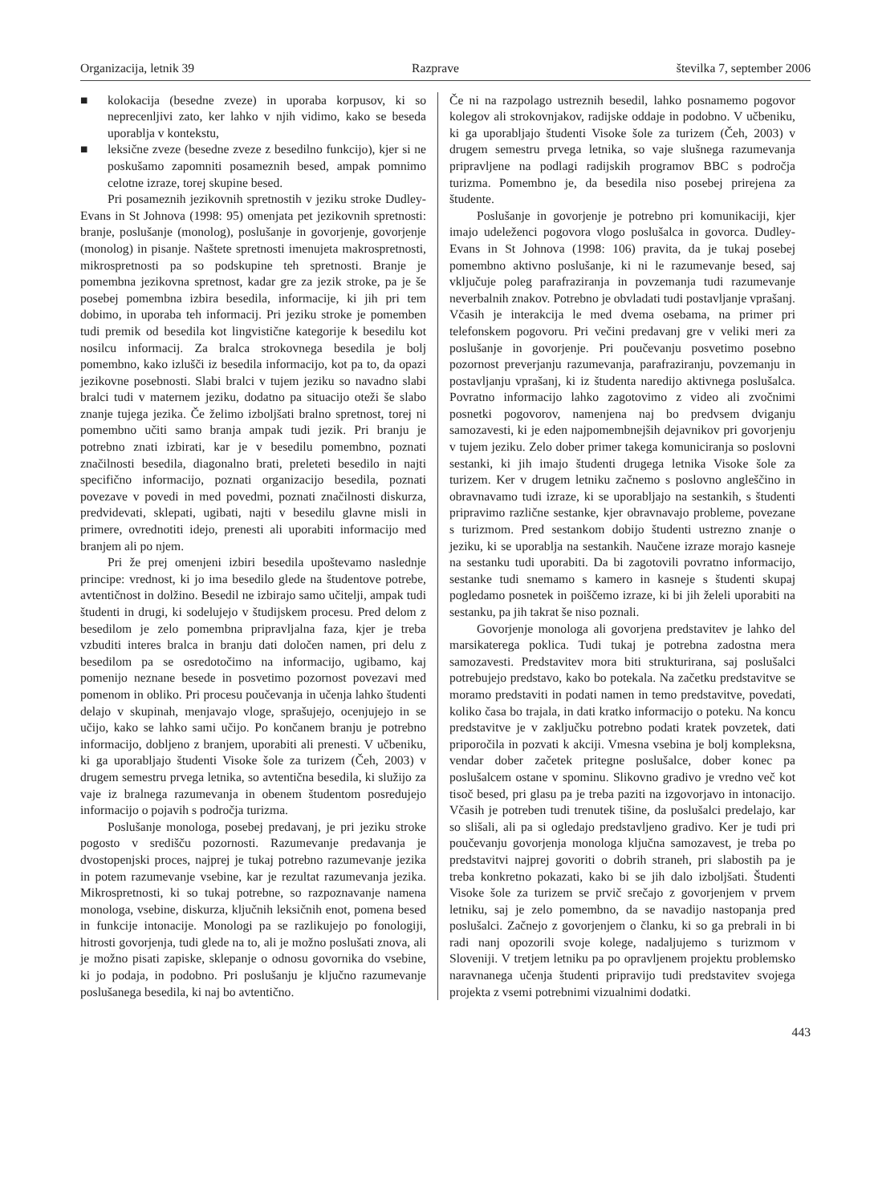Organizacija, letnik 39 Razprave številka 7, september 2006
■ kolokacija (besedne zveze) in uporaba korpusov, ki so neprecenljivi zato, ker lahko v njih vidimo, kako se beseda uporablja v kontekstu,
■ leksične zveze (besedne zveze z besedilno funkcijo), kjer si ne poskušamo zapomniti posameznih besed, ampak pomnimo celotne izraze, torej skupine besed.
Pri posameznih jezikovnih spretnostih v jeziku stroke Dudley-Evans in St Johnova (1998: 95) omenjata pet jezikovnih spretnosti: branje, poslušanje (monolog), poslušanje in govorjenje, govorjenje (monolog) in pisanje. Naštete spretnosti imenujeta makrospretnosti, mikrospretnosti pa so podskupine teh spretnosti. Branje je pomembna jezikovna spretnost, kadar gre za jezik stroke, pa je še posebej pomembna izbira besedila, informacije, ki jih pri tem dobimo, in uporaba teh informacij. Pri jeziku stroke je pomemben tudi premik od besedila kot lingvistične kategorije k besedilu kot nosilcu informacij. Za bralca strokovnega besedila je bolj pomembno, kako izlušči iz besedila informacijo, kot pa to, da opazi jezikovne posebnosti. Slabi bralci v tujem jeziku so navadno slabi bralci tudi v maternem jeziku, dodatno pa situacijo oteži še slabo znanje tujega jezika. Če želimo izboljšati bralno spretnost, torej ni pomembno učiti samo branja ampak tudi jezik. Pri branju je potrebno znati izbirati, kar je v besedilu pomembno, poznati značilnosti besedila, diagonalno brati, preleteti besedilo in najti specifično informacijo, poznati organizacijo besedila, poznati povezave v povedi in med povedmi, poznati značilnosti diskurza, predvidevati, sklepati, ugibati, najti v besedilu glavne misli in primere, ovrednotiti idejo, prenesti ali uporabiti informacijo med branjem ali po njem.
Pri že prej omenjeni izbiri besedila upoštevamo naslednje principe: vrednost, ki jo ima besedilo glede na študentove potrebe, avtentičnost in dolžino. Besedil ne izbirajo samo učitelji, ampak tudi študenti in drugi, ki sodelujejo v študijskem procesu. Pred delom z besedilom je zelo pomembna pripravljalna faza, kjer je treba vzbuditi interes bralca in branju dati določen namen, pri delu z besedilom pa se osredotočimo na informacijo, ugibamo, kaj pomenijo neznane besede in posvetimo pozornost povezavi med pomenom in obliko. Pri procesu poučevanja in učenja lahko študenti delajo v skupinah, menjavajo vloge, sprašujejo, ocenjujejo in se učijo, kako se lahko sami učijo. Po končanem branju je potrebno informacijo, dobljeno z branjem, uporabiti ali prenesti. V učbeniku, ki ga uporabljajo študenti Visoke šole za turizem (Čeh, 2003) v drugem semestru prvega letnika, so avtentična besedila, ki služijo za vaje iz bralnega razumevanja in obenem študentom posredujejo informacijo o pojavih s področja turizma.
Poslušanje monologa, posebej predavanj, je pri jeziku stroke pogosto v središču pozornosti. Razumevanje predavanja je dvostopenjski proces, najprej je tukaj potrebno razumevanje jezika in potem razumevanje vsebine, kar je rezultat razumevanja jezika. Mikrospretnosti, ki so tukaj potrebne, so razpoznavanje namena monologa, vsebine, diskurza, ključnih leksičnih enot, pomena besed in funkcije intonacije. Monologi pa se razlikujejo po fonologiji, hitrosti govorjenja, tudi glede na to, ali je možno poslušati znova, ali je možno pisati zapiske, sklepanje o odnosu govornika do vsebine, ki jo podaja, in podobno. Pri poslušanju je ključno razumevanje poslušanega besedila, ki naj bo avtentično.
Če ni na razpolago ustreznih besedil, lahko posnamemo pogovor kolegov ali strokovnjakov, radijske oddaje in podobno. V učbeniku, ki ga uporabljajo študenti Visoke šole za turizem (Čeh, 2003) v drugem semestru prvega letnika, so vaje slušnega razumevanja pripravljene na podlagi radijskih programov BBC s področja turizma. Pomembno je, da besedila niso posebej prirejena za študente.
Poslušanje in govorjenje je potrebno pri komunikaciji, kjer imajo udeleženci pogovora vlogo poslušalca in govorca. Dudley-Evans in St Johnova (1998: 106) pravita, da je tukaj posebej pomembno aktivno poslušanje, ki ni le razumevanje besed, saj vključuje poleg parafraziranja in povzemanja tudi razumevanje neverbalnih znakov. Potrebno je obvladati tudi postavljanje vprašanj. Včasih je interakcija le med dvema osebama, na primer pri telefonskem pogovoru. Pri večini predavanj gre v veliki meri za poslušanje in govorjenje. Pri poučevanju posvetimo posebno pozornost preverjanju razumevanja, parafraziranju, povzemanju in postavljanju vprašanj, ki iz študenta naredijo aktivnega poslušalca. Povratno informacijo lahko zagotovimo z video ali zvočnimi posnetki pogovorov, namenjena naj bo predvsem dviganju samozavesti, ki je eden najpomembnejših dejavnikov pri govorjenju v tujem jeziku. Zelo dober primer takega komuniciranja so poslovni sestanki, ki jih imajo študenti drugega letnika Visoke šole za turizem. Ker v drugem letniku začnemo s poslovno angleščino in obravnavamo tudi izraze, ki se uporabljajo na sestankih, s študenti pripravimo različne sestanke, kjer obravnavajo probleme, povezane s turizmom. Pred sestankom dobijo študenti ustrezno znanje o jeziku, ki se uporablja na sestankih. Naučene izraze morajo kasneje na sestanku tudi uporabiti. Da bi zagotovili povratno informacijo, sestanke tudi snemamo s kamero in kasneje s študenti skupaj pogledamo posnetek in poiščemo izraze, ki bi jih želeli uporabiti na sestanku, pa jih takrat še niso poznali.
Govorjenje monologa ali govorjena predstavitev je lahko del marsikaterega poklica. Tudi tukaj je potrebna zadostna mera samozavesti. Predstavitev mora biti strukturirana, saj poslušalci potrebujejo predstavo, kako bo potekala. Na začetku predstavitve se moramo predstaviti in podati namen in temo predstavitve, povedati, koliko časa bo trajala, in dati kratko informacijo o poteku. Na koncu predstavitve je v zaključku potrebno podati kratek povzetek, dati priporočila in pozvati k akciji. Vmesna vsebina je bolj kompleksna, vendar dober začetek pritegne poslušalce, dober konec pa poslušalcem ostane v spominu. Slikovno gradivo je vredno več kot tisoč besed, pri glasu pa je treba paziti na izgovorjavo in intonacijo. Včasih je potreben tudi trenutek tišine, da poslušalci predelajo, kar so slišali, ali pa si ogledajo predstavljeno gradivo. Ker je tudi pri poučevanju govorjenja monologa ključna samozavest, je treba po predstavitvi najprej govoriti o dobrih straneh, pri slabostih pa je treba konkretno pokazati, kako bi se jih dalo izboljšati. Študenti Visoke šole za turizem se prvič srečajo z govorjenjem v prvem letniku, saj je zelo pomembno, da se navadijo nastopanja pred poslušalci. Začnejo z govorjenjem o članku, ki so ga prebrali in bi radi nanj opozorili svoje kolege, nadaljujemo s turizmom v Sloveniji. V tretjem letniku pa po opravljenem projektu problemsko naravnanega učenja študenti pripravijo tudi predstavitev svojega projekta z vsemi potrebnimi vizualnimi dodatki.
443